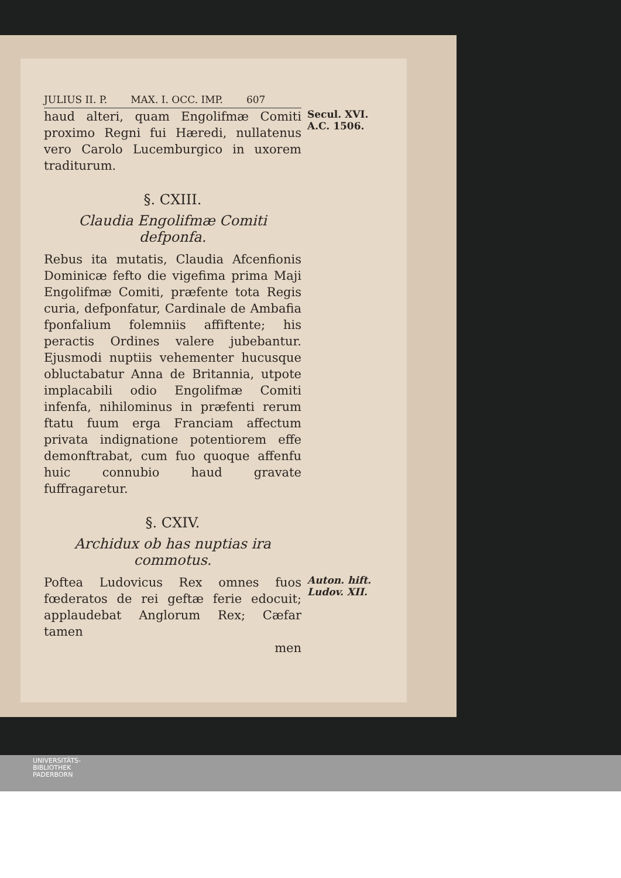JULIUS II. P. MAX. I. OCC. IMP. 607
haud alteri, quam Engolifmæ Comiti proximo Regni fui Hæredi, nullatenus vero Carolo Lucemburgico in uxorem traditurum.
Secul. XVI.
A.C. 1506.
§. CXIII.
Claudia Engolifmæ Comiti defponfa.
Rebus ita mutatis, Claudia Afcenfionis Dominicæ fefto die vigefima prima Maji Engolifmæ Comiti, præfente tota Regis curia, defponfatur, Cardinale de Ambafia fponfalium folemniis affiftente; his peractis Ordines valere jubebantur. Ejusmodi nuptiis vehementer hucusque obluctabatur Anna de Britannia, utpote implacabili odio Engolifmæ Comiti infenfa, nihilominus in præfenti rerum ftatu fuum erga Franciam affectum privata indignatione potentiorem effe demonftrabat, cum fuo quoque affenfu huic connubio haud gravate fuffragaretur.
§. CXIV.
Archidux ob has nuptias ira commotus.
Poftea Ludovicus Rex omnes fuos fœderatos de rei geftæ ferie edocuit; applaudebat Anglorum Rex; Cæfar tamen
Auton. hift.
Ludov. XII.
men
UNIVERSITÄTS-
BIBLIOTHEK
PADERBORN